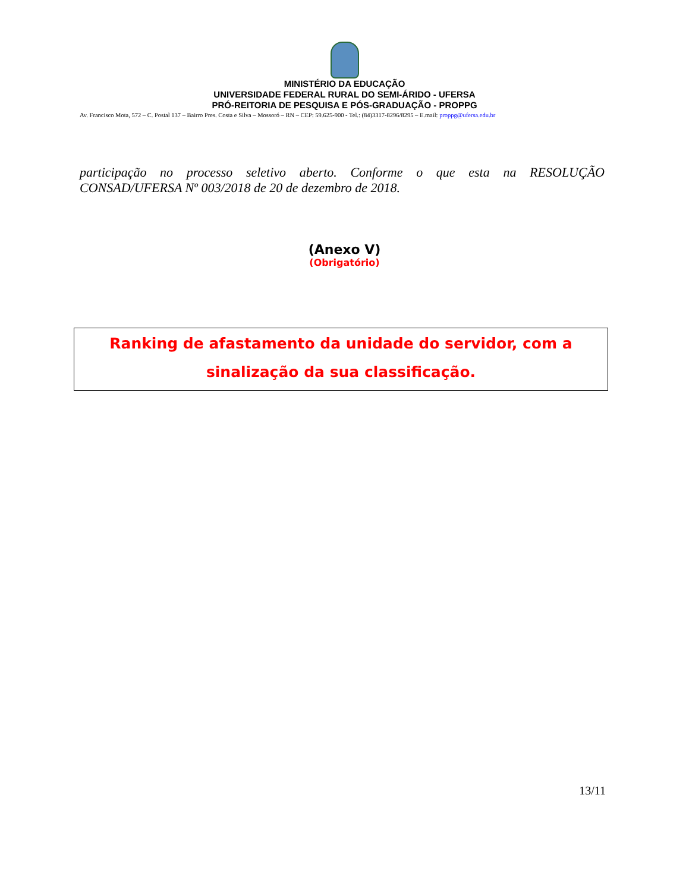MINISTÉRIO DA EDUCAÇÃO
UNIVERSIDADE FEDERAL RURAL DO SEMI-ÁRIDO - UFERSA
PRÓ-REITORIA DE PESQUISA E PÓS-GRADUAÇÃO - PROPPG
Av. Francisco Mota, 572 – C. Postal 137 – Bairro Pres. Costa e Silva – Mossoró – RN – CEP: 59.625-900 - Tel.: (84)3317-8296/8295 – E.mail: proppg@ufersa.edu.br
participação no processo seletivo aberto. Conforme o que esta na RESOLUÇÃO CONSAD/UFERSA Nº 003/2018 de 20 de dezembro de 2018.
(Anexo V)
(Obrigatório)
Ranking de afastamento da unidade do servidor, com a
sinalização da sua classificação.
13/11